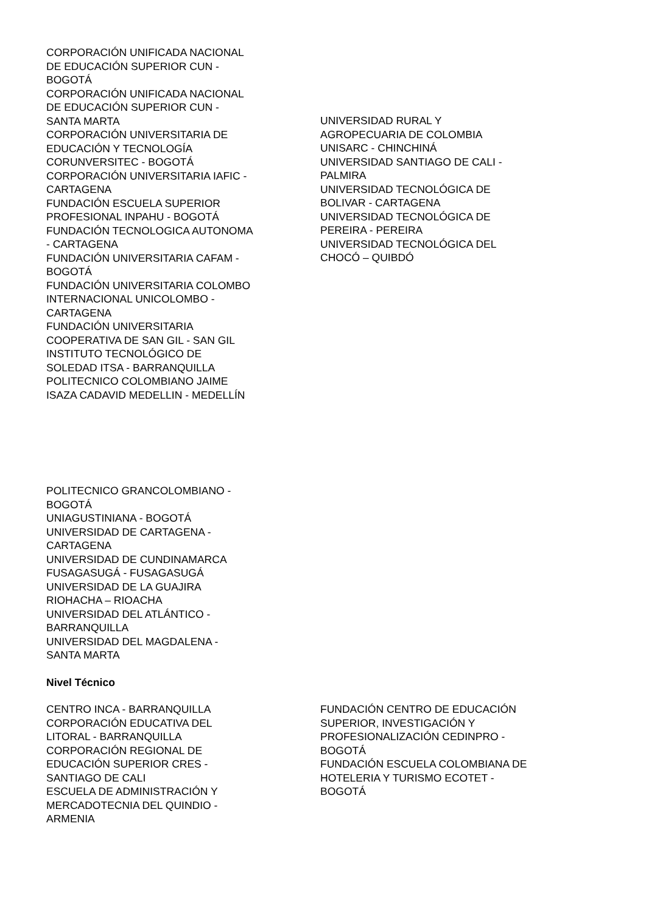CORPORACIÓN UNIFICADA NACIONAL
DE EDUCACIÓN SUPERIOR CUN -
BOGOTÁ
CORPORACIÓN UNIFICADA NACIONAL
DE EDUCACIÓN SUPERIOR CUN -
SANTA MARTA
CORPORACIÓN UNIVERSITARIA DE
EDUCACIÓN Y TECNOLOGÍA
CORUNVERSITEC - BOGOTÁ
CORPORACIÓN UNIVERSITARIA IAFIC -
CARTAGENA
FUNDACIÓN ESCUELA SUPERIOR
PROFESIONAL INPAHU - BOGOTÁ
FUNDACIÓN TECNOLOGICA AUTONOMA
- CARTAGENA
FUNDACIÓN UNIVERSITARIA CAFAM -
BOGOTÁ
FUNDACIÓN UNIVERSITARIA COLOMBO
INTERNACIONAL UNICOLOMBO -
CARTAGENA
FUNDACIÓN UNIVERSITARIA
COOPERATIVA DE SAN GIL - SAN GIL
INSTITUTO TECNOLÓGICO DE
SOLEDAD ITSA - BARRANQUILLA
POLITECNICO COLOMBIANO JAIME
ISAZA CADAVID MEDELLIN - MEDELLÍN
UNIVERSIDAD RURAL Y
AGROPECUARIA DE COLOMBIA
UNISARC - CHINCHINÁ
UNIVERSIDAD SANTIAGO DE CALI -
PALMIRA
UNIVERSIDAD TECNOLÓGICA DE
BOLIVAR - CARTAGENA
UNIVERSIDAD TECNOLÓGICA DE
PEREIRA - PEREIRA
UNIVERSIDAD TECNOLÓGICA DEL
CHOCÓ – QUIBDÓ
POLITECNICO GRANCOLOMBIANO -
BOGOTÁ
UNIAGUSTINIANA - BOGOTÁ
UNIVERSIDAD DE CARTAGENA -
CARTAGENA
UNIVERSIDAD DE CUNDINAMARCA
FUSAGASUGÁ - FUSAGASUGÁ
UNIVERSIDAD DE LA GUAJIRA
RIOHACHA – RIOACHA
UNIVERSIDAD DEL ATLÁNTICO -
BARRANQUILLA
UNIVERSIDAD DEL MAGDALENA -
SANTA MARTA
Nivel Técnico
CENTRO INCA - BARRANQUILLA
CORPORACIÓN EDUCATIVA DEL
LITORAL - BARRANQUILLA
CORPORACIÓN REGIONAL DE
EDUCACIÓN SUPERIOR CRES -
SANTIAGO DE CALI
ESCUELA DE ADMINISTRACIÓN Y
MERCADOTECNIA DEL QUINDIO -
ARMENIA
FUNDACIÓN CENTRO DE EDUCACIÓN
SUPERIOR, INVESTIGACIÓN Y
PROFESIONALIZACIÓN CEDINPRO -
BOGOTÁ
FUNDACIÓN ESCUELA COLOMBIANA DE
HOTELERIA Y TURISMO ECOTET -
BOGOTÁ